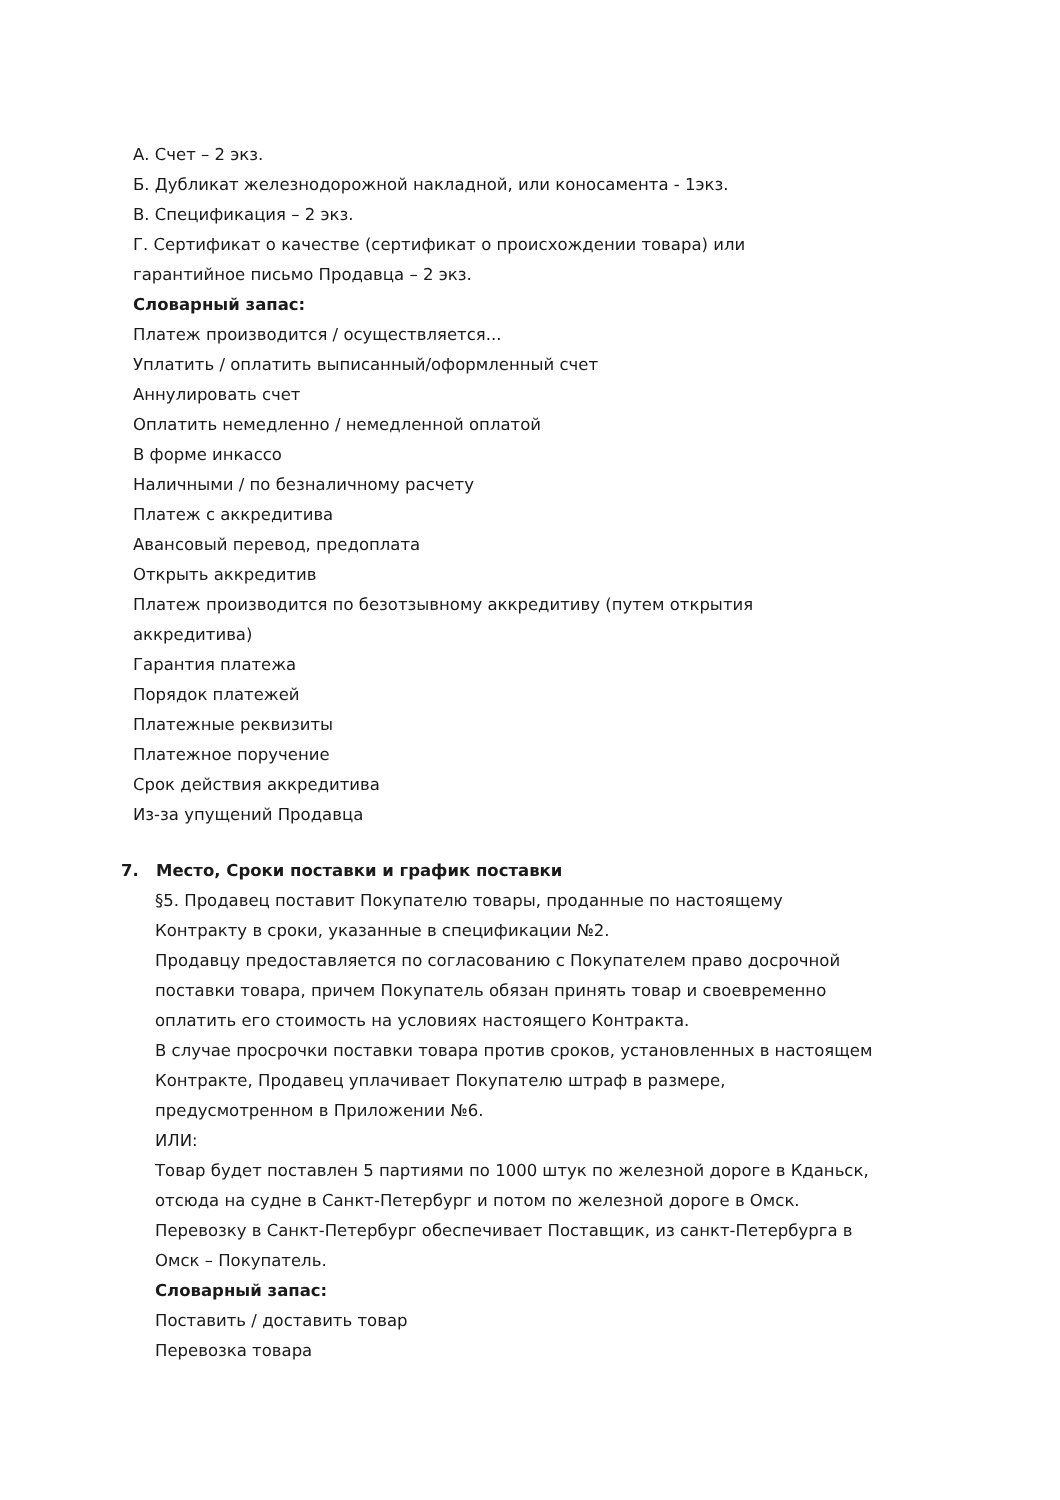А. Счет – 2 экз.
Б. Дубликат железнодорожной накладной, или коносамента - 1экз.
В. Спецификация – 2 экз.
Г. Сертификат о качестве (сертификат о происхождении товара) или
гарантийное письмо Продавца – 2 экз.
Словарный запас:
Платеж производится / осуществляется...
Уплатить / оплатить выписанный/оформленный счет
Аннулировать счет
Оплатить немедленно / немедленной оплатой
В форме инкассо
Наличными / по безналичному расчету
Платеж с аккредитива
Авансовый перевод, предоплата
Открыть аккредитив
Платеж производится по безотзывному аккредитиву (путем открытия
аккредитива)
Гарантия платежа
Порядок платежей
Платежные реквизиты
Платежное поручение
Срок действия аккредитива
Из-за упущений Продавца
7. Место, Сроки поставки и график поставки
§5. Продавец поставит Покупателю товары, проданные по настоящему
Контракту в сроки, указанные в спецификации №2.
Продавцу предоставляется по согласованию с Покупателем право досрочной
поставки товара, причем Покупатель обязан принять товар и своевременно
оплатить его стоимость на условиях настоящего Контракта.
В случае просрочки поставки товара против сроков, установленных в настоящем
Контракте, Продавец уплачивает Покупателю штраф в размере,
предусмотренном в Приложении №6.
ИЛИ:
Товар будет поставлен 5 партиями по 1000 штук по железной дороге в Кданьск,
отсюда на судне в Санкт-Петербург и потом по железной дороге в Омск.
Перевозку в Санкт-Петербург обеспечивает Поставщик, из санкт-Петербурга в
Омск – Покупатель.
Словарный запас:
Поставить / доставить товар
Перевозка товара